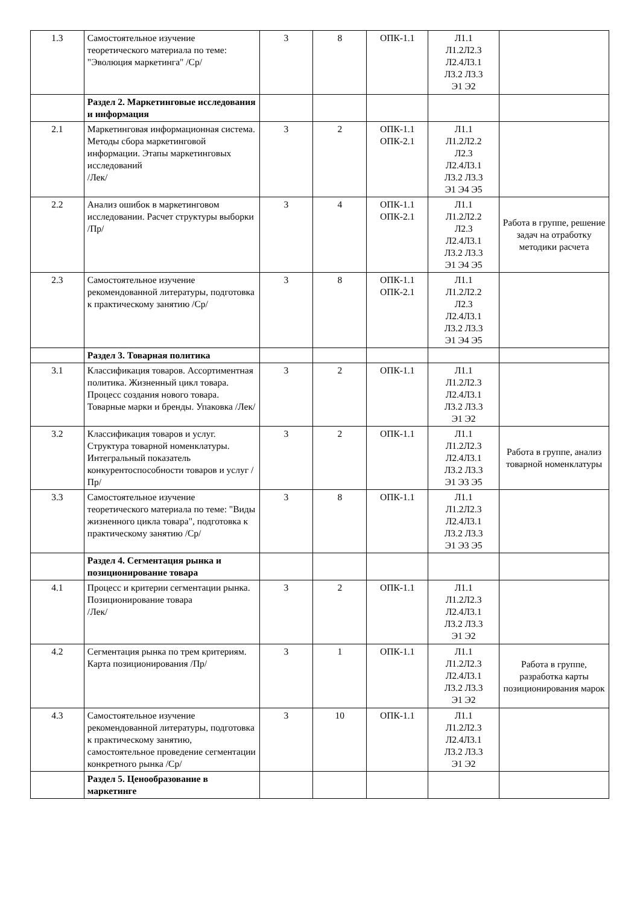| 1.3 | Самостоятельное изучение теоретического материала по теме: "Эволюция маркетинга" /Ср/ | 3 | 8 | ОПК-1.1 | Л1.1 Л1.2Л2.3 Л2.4Л3.1 Л3.2 Л3.3 Э1 Э2 | |
| | Раздел 2. Маркетинговые исследования и информация | | | | | |
| 2.1 | Маркетинговая информационная система. Методы сбора маркетинговой информации. Этапы маркетинговых исследований /Лек/ | 3 | 2 | ОПК-1.1 ОПК-2.1 | Л1.1 Л1.2Л2.2 Л2.3 Л2.4Л3.1 Л3.2 Л3.3 Э1 Э4 Э5 | |
| 2.2 | Анализ ошибок в маркетинговом исследовании. Расчет структуры выборки /Пр/ | 3 | 4 | ОПК-1.1 ОПК-2.1 | Л1.1 Л1.2Л2.2 Л2.3 Л2.4Л3.1 Л3.2 Л3.3 Э1 Э4 Э5 | Работа в группе, решение задач на отработку методики расчета |
| 2.3 | Самостоятельное изучение рекомендованной литературы, подготовка к практическому занятию /Ср/ | 3 | 8 | ОПК-1.1 ОПК-2.1 | Л1.1 Л1.2Л2.2 Л2.3 Л2.4Л3.1 Л3.2 Л3.3 Э1 Э4 Э5 | |
| | Раздел 3. Товарная политика | | | | | |
| 3.1 | Классификация товаров. Ассортиментная политика. Жизненный цикл товара. Процесс создания нового товара. Товарные марки и бренды. Упаковка /Лек/ | 3 | 2 | ОПК-1.1 | Л1.1 Л1.2Л2.3 Л2.4Л3.1 Л3.2 Л3.3 Э1 Э2 | |
| 3.2 | Классификация товаров и услуг. Структура товарной номенклатуры. Интегральный показатель конкурентоспособности товаров и услуг /Пр/ | 3 | 2 | ОПК-1.1 | Л1.1 Л1.2Л2.3 Л2.4Л3.1 Л3.2 Л3.3 Э1 Э3 Э5 | Работа в группе, анализ товарной номенклатуры |
| 3.3 | Самостоятельное изучение теоретического материала по теме: "Виды жизненного цикла товара", подготовка к практическому занятию /Ср/ | 3 | 8 | ОПК-1.1 | Л1.1 Л1.2Л2.3 Л2.4Л3.1 Л3.2 Л3.3 Э1 Э3 Э5 | |
| | Раздел 4. Сегментация рынка и позиционирование товара | | | | | |
| 4.1 | Процесс и критерии сегментации рынка. Позиционирование товара /Лек/ | 3 | 2 | ОПК-1.1 | Л1.1 Л1.2Л2.3 Л2.4Л3.1 Л3.2 Л3.3 Э1 Э2 | |
| 4.2 | Сегментация рынка по трем критериям. Карта позиционирования /Пр/ | 3 | 1 | ОПК-1.1 | Л1.1 Л1.2Л2.3 Л2.4Л3.1 Л3.2 Л3.3 Э1 Э2 | Работа в группе, разработка карты позиционирования марок |
| 4.3 | Самостоятельное изучение рекомендованной литературы, подготовка к практическому занятию, самостоятельное проведение сегментации конкретного рынка /Ср/ | 3 | 10 | ОПК-1.1 | Л1.1 Л1.2Л2.3 Л2.4Л3.1 Л3.2 Л3.3 Э1 Э2 | |
| | Раздел 5. Ценообразование в маркетинге | | | | | |